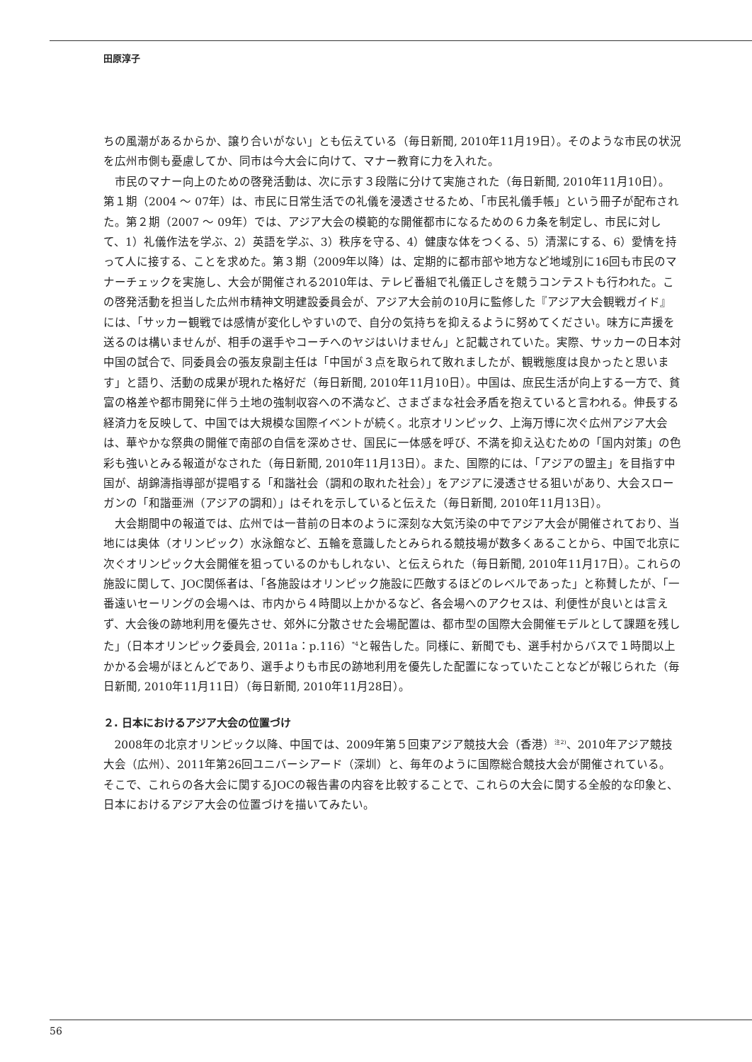田原淳子
ちの風潮があるからか、譲り合いがない」とも伝えている（毎日新聞, 2010年11月19日）。そのような市民の状況を広州市側も憂慮してか、同市は今大会に向けて、マナー教育に力を入れた。
市民のマナー向上のための啓発活動は、次に示す３段階に分けて実施された（毎日新聞, 2010年11月10日）。第１期（2004 ～ 07年）は、市民に日常生活での礼儀を浸透させるため、「市民礼儀手帳」という冊子が配布された。第２期（2007 ～ 09年）では、アジア大会の模範的な開催都市になるための６カ条を制定し、市民に対して、1）礼儀作法を学ぶ、2）英語を学ぶ、3）秩序を守る、4）健康な体をつくる、5）清潔にする、6）愛情を持って人に接する、ことを求めた。第３期（2009年以降）は、定期的に都市部や地方など地域別に16回も市民のマナーチェックを実施し、大会が開催される2010年は、テレビ番組で礼儀正しさを競うコンテストも行われた。この啓発活動を担当した広州市精神文明建設委員会が、アジア大会前の10月に監修した『アジア大会観戦ガイド』には、「サッカー観戦では感情が変化しやすいので、自分の気持ちを抑えるように努めてください。味方に声援を送るのは構いませんが、相手の選手やコーチへのヤジはいけません」と記載されていた。実際、サッカーの日本対中国の試合で、同委員会の張友泉副主任は「中国が３点を取られて敗れましたが、観戦態度は良かったと思います」と語り、活動の成果が現れた格好だ（毎日新聞, 2010年11月10日）。中国は、庶民生活が向上する一方で、貧富の格差や都市開発に伴う土地の強制収容への不満など、さまざまな社会矛盾を抱えていると言われる。伸長する経済力を反映して、中国では大規模な国際イベントが続く。北京オリンピック、上海万博に次ぐ広州アジア大会は、華やかな祭典の開催で南部の自信を深めさせ、国民に一体感を呼び、不満を抑え込むための「国内対策」の色彩も強いとみる報道がなされた（毎日新聞, 2010年11月13日）。また、国際的には、「アジアの盟主」を目指す中国が、胡錦濤指導部が提唱する「和諧社会（調和の取れた社会）」をアジアに浸透させる狙いがあり、大会スローガンの「和諧亜洲（アジアの調和）」はそれを示していると伝えた（毎日新聞, 2010年11月13日）。
大会期間中の報道では、広州では一昔前の日本のように深刻な大気汚染の中でアジア大会が開催されており、当地には奥体（オリンピック）水泳館など、五輪を意識したとみられる競技場が数多くあることから、中国で北京に次ぐオリンピック大会開催を狙っているのかもしれない、と伝えられた（毎日新聞, 2010年11月17日）。これらの施設に関して、JOC関係者は、「各施設はオリンピック施設に匹敵するほどのレベルであった」と称賛したが、「一番遠いセーリングの会場へは、市内から４時間以上かかるなど、各会場へのアクセスは、利便性が良いとは言えず、大会後の跡地利用を優先させ、郊外に分散させた会場配置は、都市型の国際大会開催モデルとして課題を残した」（日本オリンピック委員会, 2011a：p.116）<sup>*4</sup>と報告した。同様に、新聞でも、選手村からバスで１時間以上かかる会場がほとんどであり、選手よりも市民の跡地利用を優先した配置になっていたことなどが報じられた（毎日新聞, 2010年11月11日）（毎日新聞, 2010年11月28日）。
２. 日本におけるアジア大会の位置づけ
2008年の北京オリンピック以降、中国では、2009年第５回東アジア競技大会（香港）<sup>注2)</sup>、2010年アジア競技大会（広州）、2011年第26回ユニバーシアード（深圳）と、毎年のように国際総合競技大会が開催されている。そこで、これらの各大会に関するJOCの報告書の内容を比較することで、これらの大会に関する全般的な印象と、日本におけるアジア大会の位置づけを描いてみたい。
56